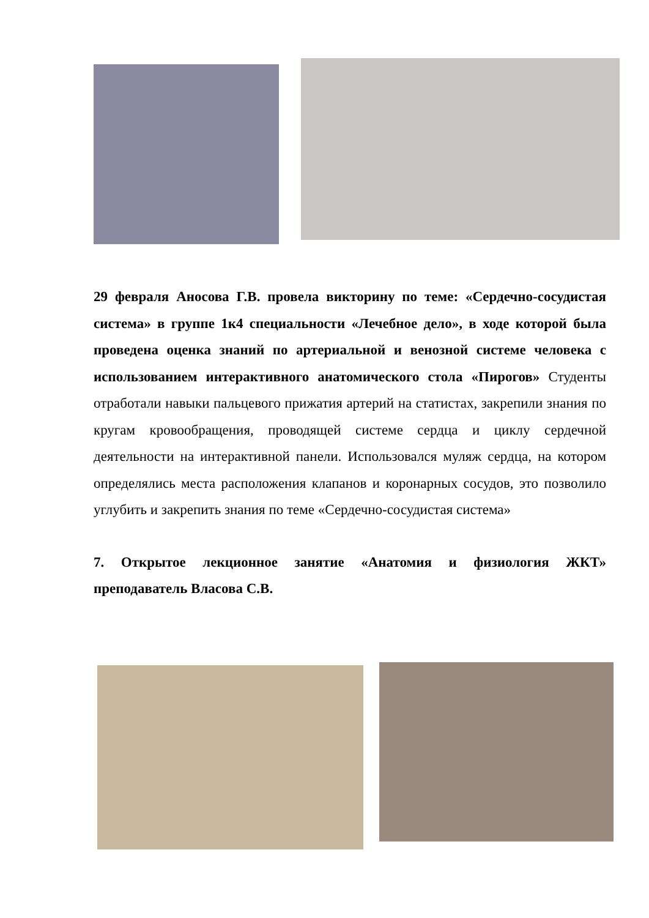29 февраля Аносова Г.В. провела викторину по теме: «Сердечно-сосудистая система» в группе 1к4 специальности «Лечебное дело», в ходе которой была проведена оценка знаний по артериальной и венозной системе человека с использованием интерактивного анатомического стола «Пирогов» Студенты отработали навыки пальцевого прижатия артерий на статистах, закрепили знания по кругам кровообращения, проводящей системе сердца и циклу сердечной деятельности на интерактивной панели. Использовался муляж сердца, на котором определялись места расположения клапанов и коронарных сосудов, это позволило углубить и закрепить знания по теме «Сердечно-сосудистая система»
7. Открытое лекционное занятие «Анатомия и физиология ЖКТ» преподаватель Власова С.В.